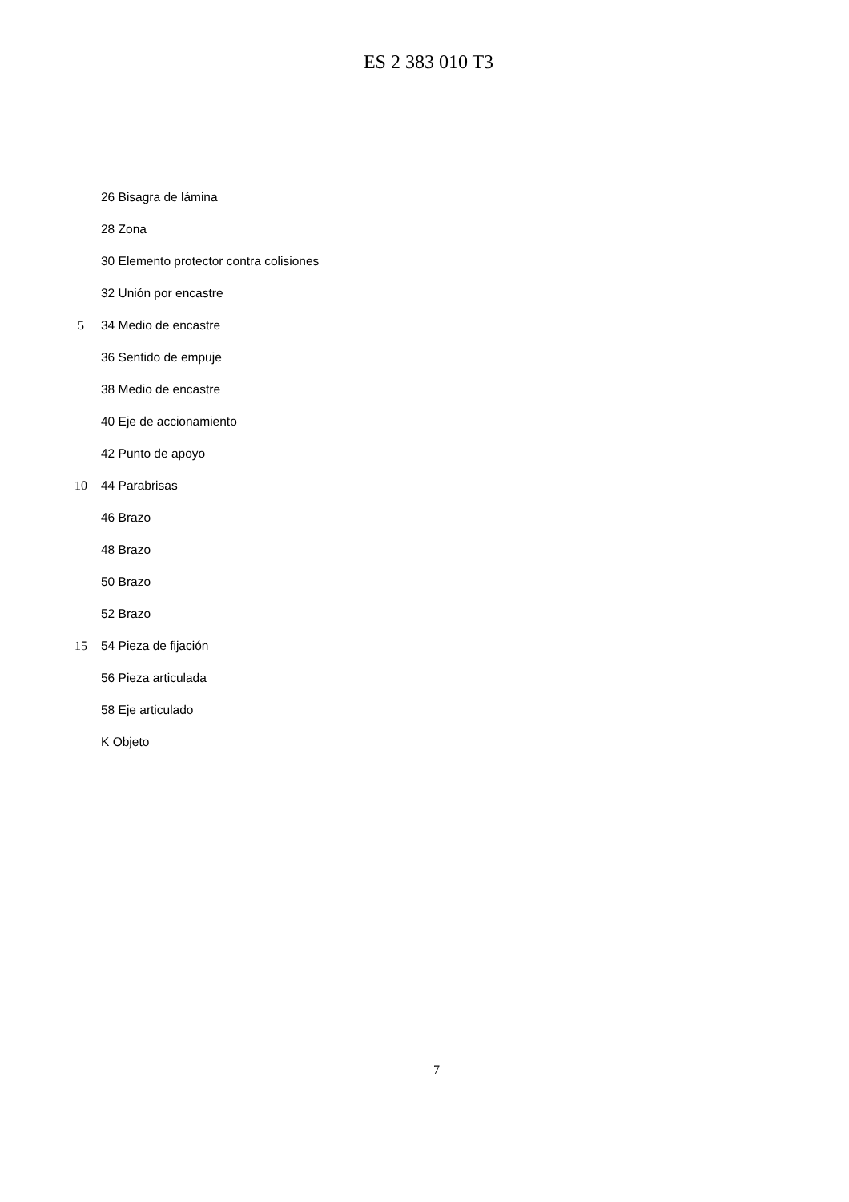ES 2 383 010 T3
26 Bisagra de lámina
28 Zona
30 Elemento protector contra colisiones
32 Unión por encastre
5 34 Medio de encastre
36 Sentido de empuje
38 Medio de encastre
40 Eje de accionamiento
42 Punto de apoyo
10 44 Parabrisas
46 Brazo
48 Brazo
50 Brazo
52 Brazo
15 54 Pieza de fijación
56 Pieza articulada
58 Eje articulado
K Objeto
7